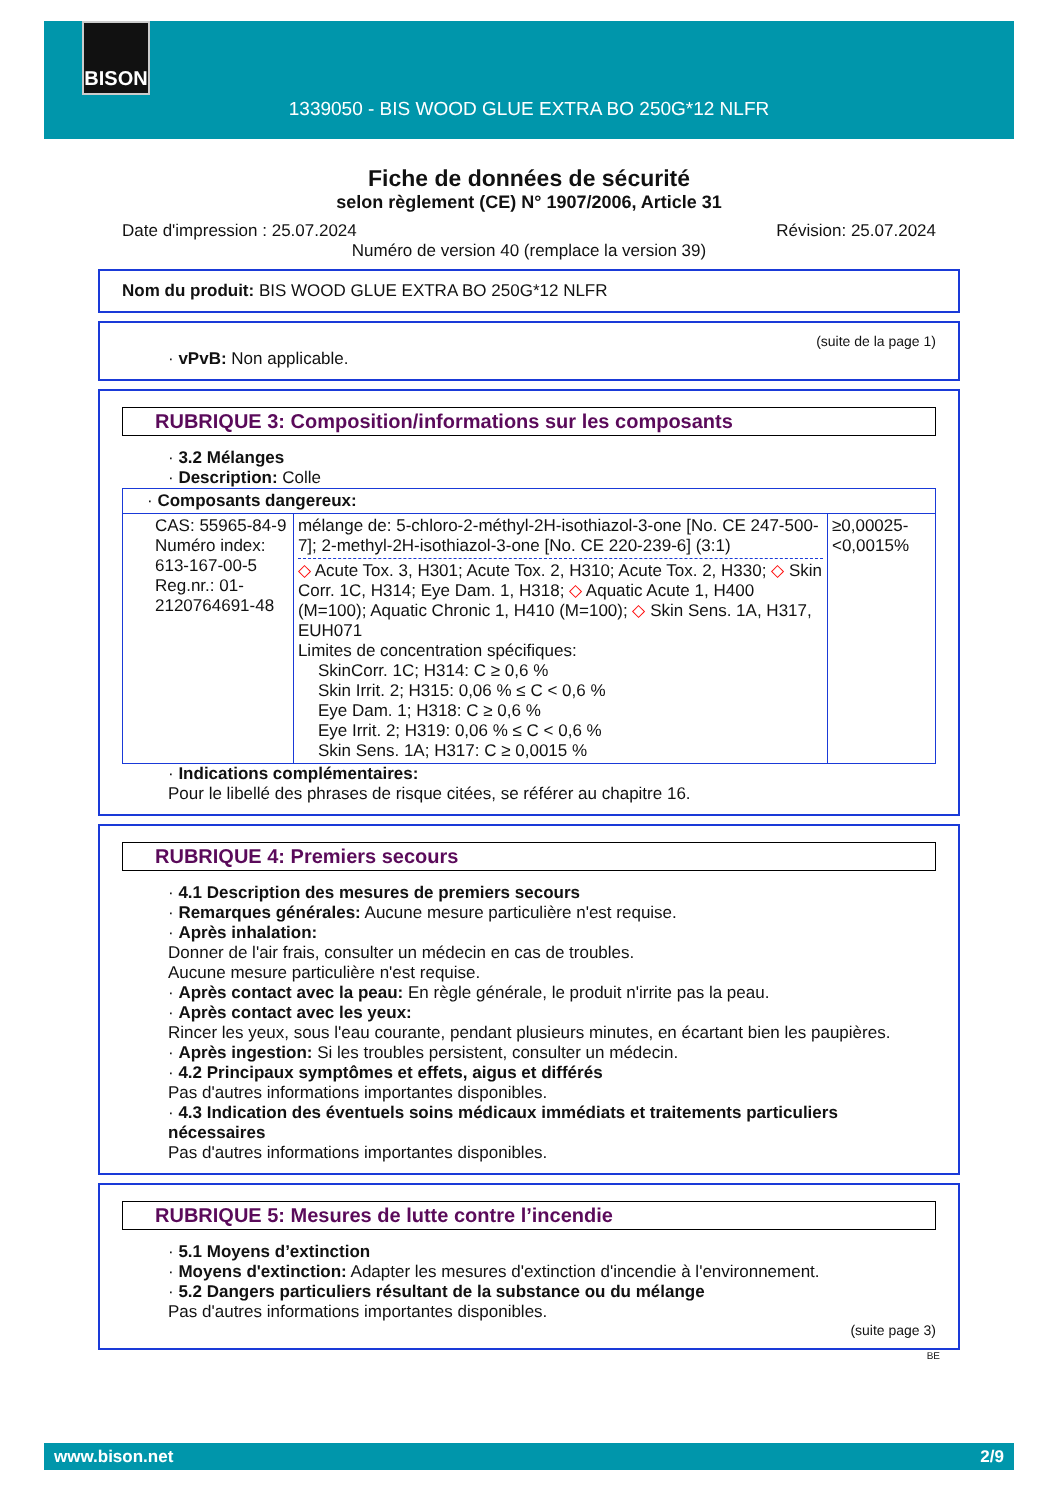BISON
1339050 - BIS WOOD GLUE EXTRA BO 250G*12 NLFR
Fiche de données de sécurité
selon règlement (CE) N° 1907/2006, Article 31
Date d'impression : 25.07.2024 Révision: 25.07.2024
Numéro de version 40 (remplace la version 39)
Nom du produit: BIS WOOD GLUE EXTRA BO 250G*12 NLFR
(suite de la page 1)
· vPvB: Non applicable.
RUBRIQUE 3: Composition/informations sur les composants
· 3.2 Mélanges
· Description: Colle
| · Composants dangereux: | | |
| CAS: 55965-84-9 Numéro index: 613-167-00-5 Reg.nr.: 01-2120764691-48 | mélange de: 5-chloro-2-méthyl-2H-isothiazol-3-one [No. CE 247-500-7]; 2-methyl-2H-isothiazol-3-one [No. CE 220-239-6] (3:1) ◇ Acute Tox. 3, H301; Acute Tox. 2, H310; Acute Tox. 2, H330; ◇ Skin Corr. 1C, H314; Eye Dam. 1, H318; ◇ Aquatic Acute 1, H400 (M=100); Aquatic Chronic 1, H410 (M=100); ◇ Skin Sens. 1A, H317, EUH071 Limites de concentration spécifiques: SkinCorr. 1C; H314: C ≥ 0,6 % Skin Irrit. 2; H315: 0,06 % ≤ C < 0,6 % Eye Dam. 1; H318: C ≥ 0,6 % Eye Irrit. 2; H319: 0,06 % ≤ C < 0,6 % Skin Sens. 1A; H317: C ≥ 0,0015 % | ≥0,00025-<0,0015% |
· Indications complémentaires:
Pour le libellé des phrases de risque citées, se référer au chapitre 16.
RUBRIQUE 4: Premiers secours
· 4.1 Description des mesures de premiers secours
· Remarques générales: Aucune mesure particulière n'est requise.
· Après inhalation:
Donner de l'air frais, consulter un médecin en cas de troubles.
Aucune mesure particulière n'est requise.
· Après contact avec la peau: En règle générale, le produit n'irrite pas la peau.
· Après contact avec les yeux:
Rincer les yeux, sous l'eau courante, pendant plusieurs minutes, en écartant bien les paupières.
· Après ingestion: Si les troubles persistent, consulter un médecin.
· 4.2 Principaux symptômes et effets, aigus et différés
Pas d'autres informations importantes disponibles.
· 4.3 Indication des éventuels soins médicaux immédiats et traitements particuliers nécessaires
Pas d'autres informations importantes disponibles.
RUBRIQUE 5: Mesures de lutte contre l’incendie
· 5.1 Moyens d’extinction
· Moyens d'extinction: Adapter les mesures d'extinction d'incendie à l'environnement.
· 5.2 Dangers particuliers résultant de la substance ou du mélange
Pas d'autres informations importantes disponibles.
(suite page 3)
BE
www.bison.net 2/9